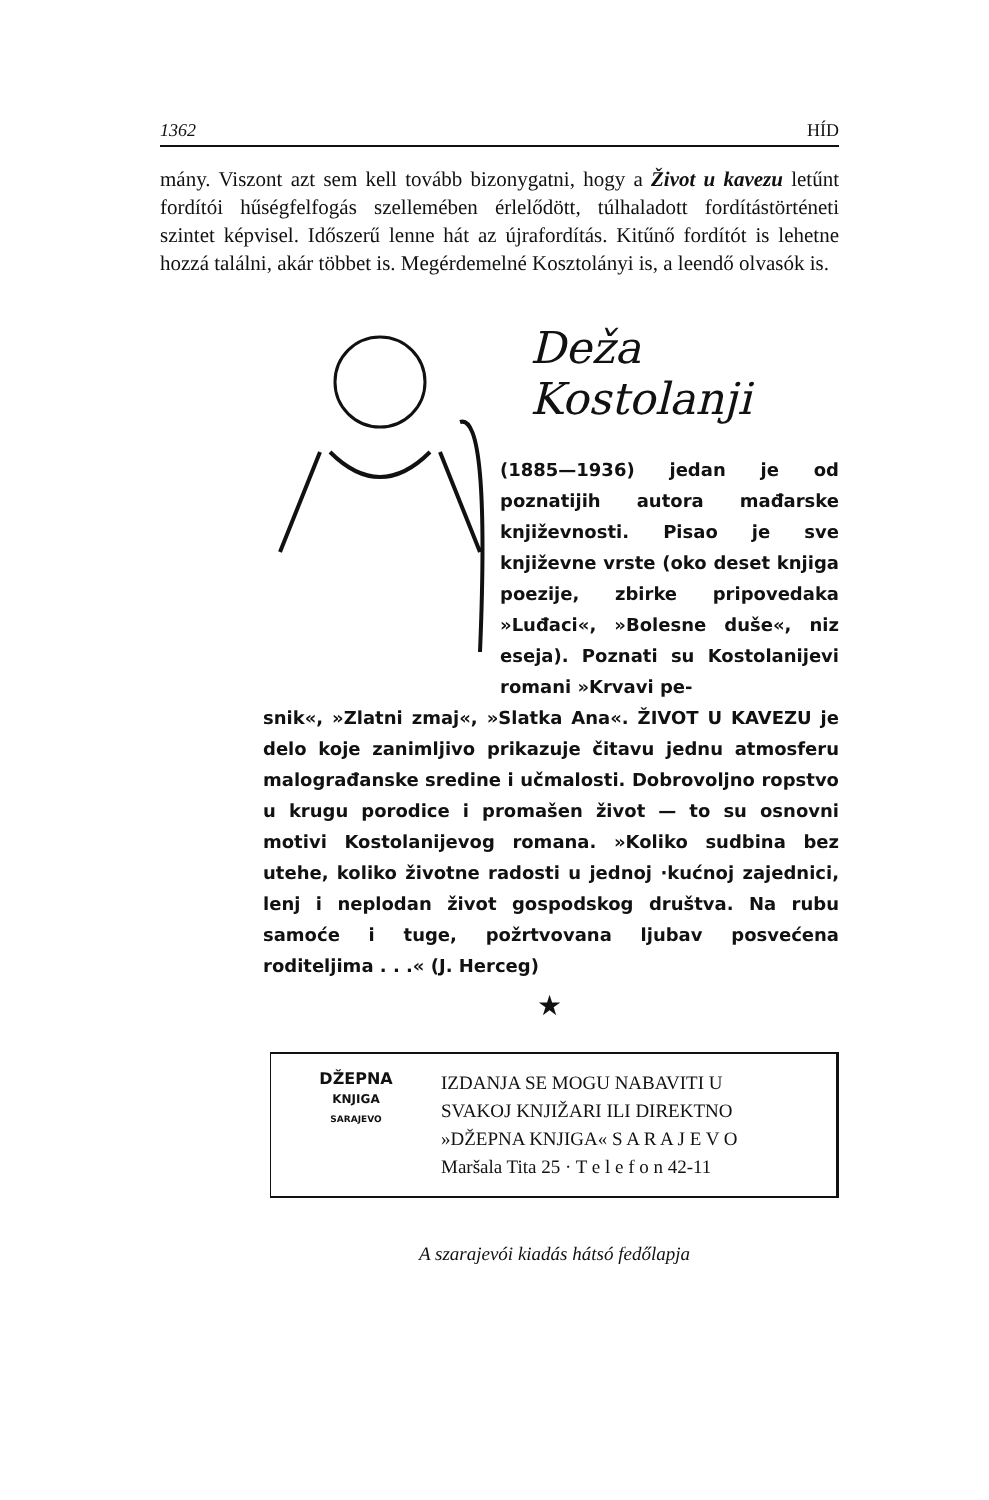1362 HÍD
mány. Viszont azt sem kell tovább bizonygatni, hogy a Život u kavezu letűnt fordítói hűségfelfogás szellemében érlelődött, túlhaladott fordítástörténeti szintet képvisel. Időszerű lenne hát az újrafordítás. Kitűnő fordítót is lehetne hozzá találni, akár többet is. Megérdemelné Kosztolányi is, a leendő olvasók is.
Deža Kostolanji
(1885—1936) jedan je od poznatijih autora mađarske književnosti. Pisao je sve književne vrste (oko deset knjiga poezije, zbirke pripovedaka »Luđaci«, »Bolesne duše«, niz eseja). Poznati su Kostolanijevi romani »Krvavi pe-
snik«, »Zlatni zmaj«, »Slatka Ana«. ŽIVOT U KAVEZU je delo koje zanimljivo prikazuje čitavu jednu atmosferu malograđanske sredine i učmalosti. Dobrovoljno ropstvo u krugu porodice i promašen život — to su osnovni motivi Kostolanijevog romana. »Koliko sudbina bez utehe, koliko životne radosti u jednoj ·kućnoj zajednici, lenj i neplodan život gospodskog društva. Na rubu samoće i tuge, požrtvovana ljubav posvećena roditeljima . . .« (J. Herceg)
★
DŽEPNA
KNJIGA
SARAJEVO
IZDANJA SE MOGU NABAVITI U
SVAKOJ KNJIŽARI ILI DIREKTNO
»DŽEPNA KNJIGA« S A R A J E V O
Maršala Tita 25 · T e l e f o n 42-11
A szarajevói kiadás hátsó fedőlapja